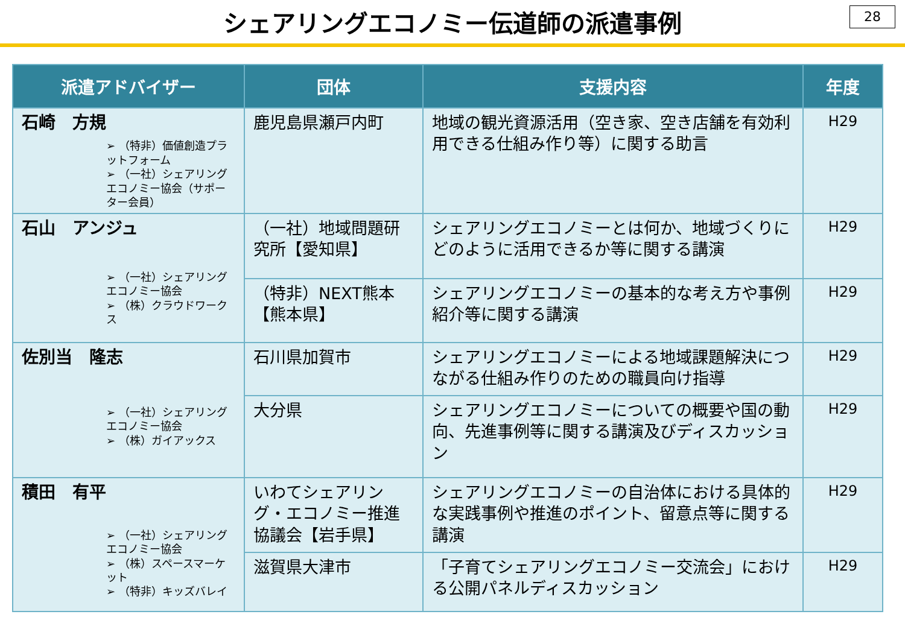シェアリングエコノミー伝道師の派遣事例
28
| 派遣アドバイザー | 団体 | 支援内容 | 年度 |
| --- | --- | --- | --- |
| 石崎 方規 ➢ （特非）価値創造プラットフォーム ➢ （一社）シェアリングエコノミー協会（サポーター会員） | 鹿児島県瀬戸内町 | 地域の観光資源活用（空き家、空き店舗を有効利用できる仕組み作り等）に関する助言 | H29 |
| 石山 アンジュ ➢ （一社）シェアリングエコノミー協会 ➢ （株）クラウドワークス | （一社）地域問題研究所【愛知県】 | シェアリングエコノミーとは何か、地域づくりにどのように活用できるか等に関する講演 | H29 |
| | （特非）NEXT熊本【熊本県】 | シェアリングエコノミーの基本的な考え方や事例紹介等に関する講演 | H29 |
| 佐別当 隆志 ➢ （一社）シェアリングエコノミー協会 ➢ （株）ガイアックス | 石川県加賀市 | シェアリングエコノミーによる地域課題解決につながる仕組み作りのための職員向け指導 | H29 |
| | 大分県 | シェアリングエコノミーについての概要や国の動向、先進事例等に関する講演及びディスカッション | H29 |
| 積田 有平 ➢ （一社）シェアリングエコノミー協会 ➢ （株）スペースマーケット ➢ （特非）キッズバレイ | いわてシェアリング・エコノミー推進協議会【岩手県】 | シェアリングエコノミーの自治体における具体的な実践事例や推進のポイント、留意点等に関する講演 | H29 |
| | 滋賀県大津市 | 「子育てシェアリングエコノミー交流会」における公開パネルディスカッション | H29 |